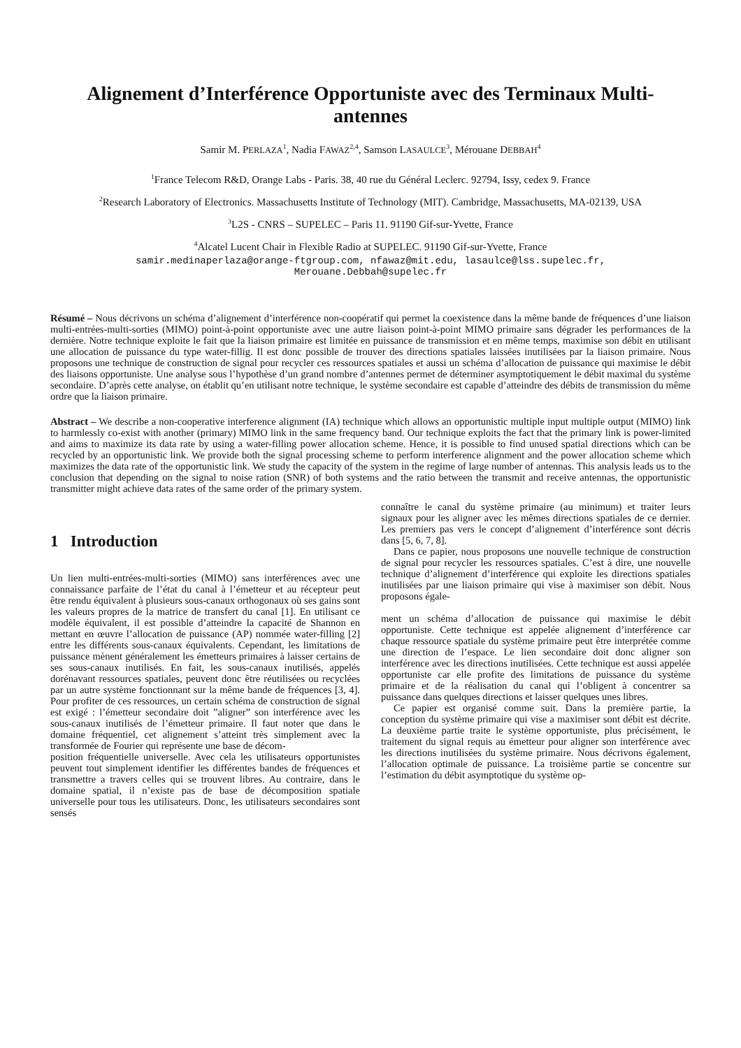Alignement d’Interférence Opportuniste avec des Terminaux Multi-antennes
Samir M. PERLAZA<sup>1</sup>, Nadia FAWAZ<sup>2,4</sup>, Samson LASAULCE<sup>3</sup>, Mérouane DEBBAH<sup>4</sup>
<sup>1</sup> France Telecom R&D, Orange Labs - Paris. 38, 40 rue du Général Leclerc. 92794, Issy, cedex 9. France
<sup>2</sup> Research Laboratory of Electronics. Massachusetts Institute of Technology (MIT). Cambridge, Massachusetts, MA-02139, USA
<sup>3</sup> L2S - CNRS – SUPELEC – Paris 11. 91190 Gif-sur-Yvette, France
<sup>4</sup> Alcatel Lucent Chair in Flexible Radio at SUPELEC. 91190 Gif-sur-Yvette, France
samir.medinaperlaza@orange-ftgroup.com, nfawaz@mit.edu, lasaulce@lss.supelec.fr,
Merouane.Debbah@supelec.fr
Résumé – Nous décrivons un schéma d’alignement d’interférence non-coopératif qui permet la coexistence dans la même bande de fréquences d’une liaison multi-entrées-multi-sorties (MIMO) point-à-point opportuniste avec une autre liaison point-à-point MIMO primaire sans dégrader les performances de la dernière. Notre technique exploite le fait que la liaison primaire est limitée en puissance de transmission et en même temps, maximise son débit en utilisant une allocation de puissance du type water-fillig. Il est donc possible de trouver des directions spatiales laissées inutilisées par la liaison primaire. Nous proposons une technique de construction de signal pour recycler ces ressources spatiales et aussi un schéma d’allocation de puissance qui maximise le débit des liaisons opportuniste. Une analyse sous l’hypothèse d’un grand nombre d’antennes permet de déterminer asymptotiquement le débit maximal du système secondaire. D’après cette analyse, on établit qu’en utilisant notre technique, le système secondaire est capable d’atteindre des débits de transmission du même ordre que la liaison primaire.
Abstract – We describe a non-cooperative interference alignment (IA) technique which allows an opportunistic multiple input multiple output (MIMO) link to harmlessly co-exist with another (primary) MIMO link in the same frequency band. Our technique exploits the fact that the primary link is power-limited and aims to maximize its data rate by using a water-filling power allocation scheme. Hence, it is possible to find unused spatial directions which can be recycled by an opportunistic link. We provide both the signal processing scheme to perform interference alignment and the power allocation scheme which maximizes the data rate of the opportunistic link. We study the capacity of the system in the regime of large number of antennas. This analysis leads us to the conclusion that depending on the signal to noise ration (SNR) of both systems and the ratio between the transmit and receive antennas, the opportunistic transmitter might achieve data rates of the same order of the primary system.
1 Introduction
Un lien multi-entrées-multi-sorties (MIMO) sans interférences avec une connaissance parfaite de l’état du canal à l’émetteur et au récepteur peut être rendu équivalent à plusieurs sous-canaux orthogonaux où ses gains sont les valeurs propres de la matrice de transfert du canal [1]. En utilisant ce modèle équivalent, il est possible d’atteindre la capacité de Shannon en mettant en œuvre l’allocation de puissance (AP) nommée water-filling [2] entre les différents sous-canaux équivalents. Cependant, les limitations de puissance mènent généralement les émetteurs primaires à laisser certains de ses sous-canaux inutilisés. En fait, les sous-canaux inutilisés, appelés dorénavant ressources spatiales, peuvent donc être réutilisées ou recyclées par un autre système fonctionnant sur la même bande de fréquences [3, 4]. Pour profiter de ces ressources, un certain schéma de construction de signal est exigé : l’émetteur secondaire doit ”aligner” son interférence avec les sous-canaux inutilisés de l’émetteur primaire. Il faut noter que dans le domaine fréquentiel, cet alignement s’atteint très simplement avec la transformée de Fourier qui représente une base de décom-
position fréquentielle universelle. Avec cela les utilisateurs opportunistes peuvent tout simplement identifier les différentes bandes de fréquences et transmettre a travers celles qui se trouvent libres. Au contraire, dans le domaine spatial, il n’existe pas de base de décomposition spatiale universelle pour tous les utilisateurs. Donc, les utilisateurs secondaires sont sensés
connaître le canal du système primaire (au minimum) et traiter leurs signaux pour les aligner avec les mêmes directions spatiales de ce dernier. Les premiers pas vers le concept d’alignement d’interférence sont décris dans [5, 6, 7, 8].
Dans ce papier, nous proposons une nouvelle technique de construction de signal pour recycler les ressources spatiales. C’est à dire, une nouvelle technique d’alignement d’interférence qui exploite les directions spatiales inutilisées par une liaison primaire qui vise à maximiser son débit. Nous proposons égale-
ment un schéma d’allocation de puissance qui maximise le débit opportuniste. Cette technique est appelée alignement d’interférence car chaque ressource spatiale du système primaire peut être interprétée comme une direction de l’espace. Le lien secondaire doit donc aligner son interférence avec les directions inutilisées. Cette technique est aussi appelée opportuniste car elle profite des limitations de puissance du système primaire et de la réalisation du canal qui l’obligent à concentrer sa puissance dans quelques directions et laisser quelques unes libres.
Ce papier est organisé comme suit. Dans la première partie, la conception du système primaire qui vise a maximiser sont débit est décrite. La deuxième partie traite le système opportuniste, plus précisément, le traitement du signal requis au émetteur pour aligner son interférence avec les directions inutilisées du système primaire. Nous décrivons également, l’allocation optimale de puissance. La troisième partie se concentre sur l’estimation du débit asymptotique du système op-